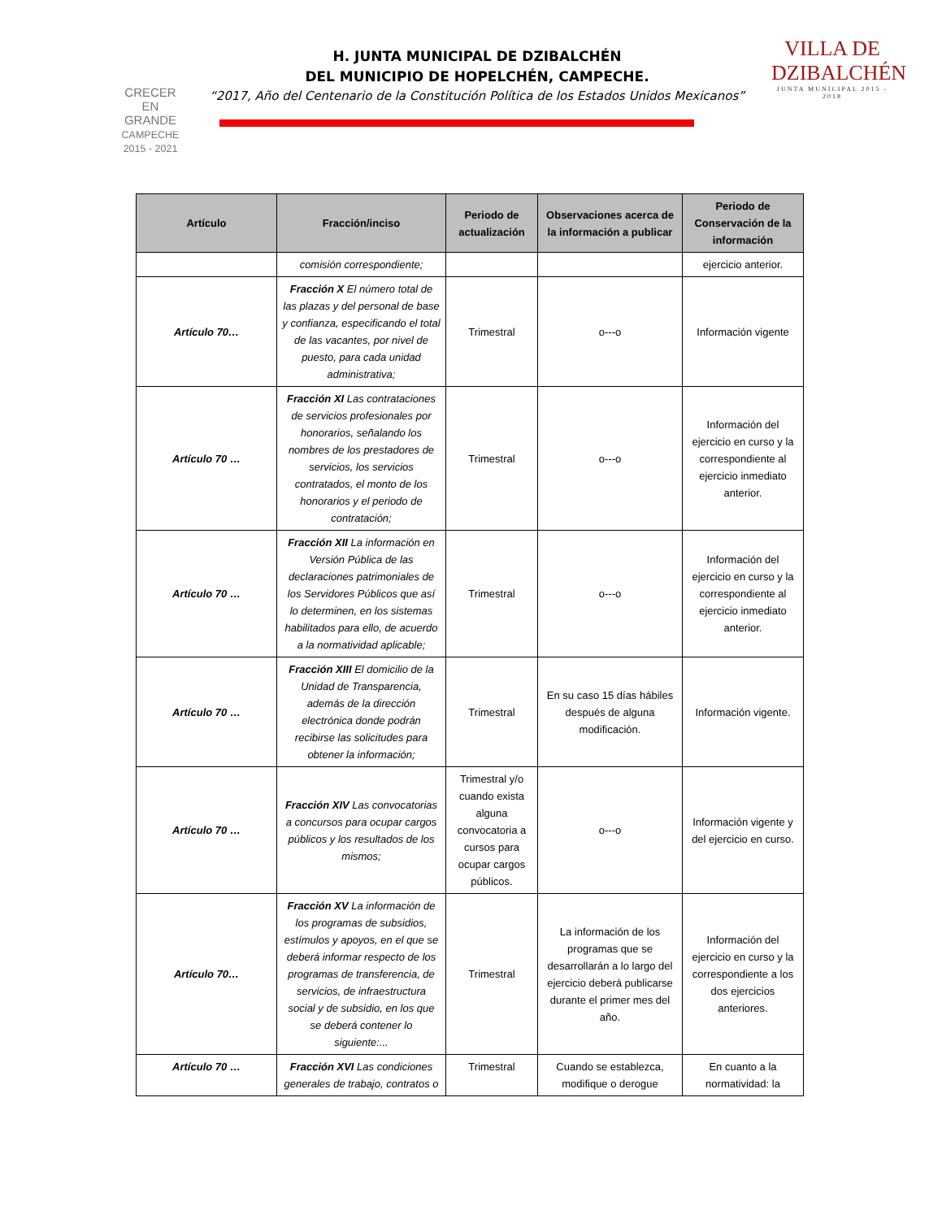CRECER
EN
GRANDE
CAMPECHE 2015 - 2021
H. JUNTA MUNICIPAL DE DZIBALCHÉN
DEL MUNICIPIO DE HOPELCHÉN, CAMPECHE.
“2017, Año del Centenario de la Constitución Política de los Estados Unidos Mexicanos”
VILLA DE DZIBALCHÉN
JUNTA MUNICIPAL 2015 - 2018
| Artículo | Fracción/inciso | Periodo de actualización | Observaciones acerca de la información a publicar | Periodo de Conservación de la información |
| --- | --- | --- | --- | --- |
| | comisión correspondiente; | | | ejercicio anterior. |
| Artículo 70… | Fracción X El número total de las plazas y del personal de base y confianza, especificando el total de las vacantes, por nivel de puesto, para cada unidad administrativa; | Trimestral | o---o | Información vigente |
| Artículo 70 … | Fracción XI Las contrataciones de servicios profesionales por honorarios, señalando los nombres de los prestadores de servicios, los servicios contratados, el monto de los honorarios y el periodo de contratación; | Trimestral | o---o | Información del ejercicio en curso y la correspondiente al ejercicio inmediato anterior. |
| Artículo 70 … | Fracción XII La información en Versión Pública de las declaraciones patrimoniales de los Servidores Públicos que así lo determinen, en los sistemas habilitados para ello, de acuerdo a la normatividad aplicable; | Trimestral | o---o | Información del ejercicio en curso y la correspondiente al ejercicio inmediato anterior. |
| Artículo 70 … | Fracción XIII El domicilio de la Unidad de Transparencia, además de la dirección electrónica donde podrán recibirse las solicitudes para obtener la información; | Trimestral | En su caso 15 días hábiles después de alguna modificación. | Información vigente. |
| Artículo 70 … | Fracción XIV Las convocatorias a concursos para ocupar cargos públicos y los resultados de los mismos; | Trimestral y/o cuando exista alguna convocatoria a cursos para ocupar cargos públicos. | o---o | Información vigente y del ejercicio en curso. |
| Artículo 70… | Fracción XV La información de los programas de subsidios, estímulos y apoyos, en el que se deberá informar respecto de los programas de transferencia, de servicios, de infraestructura social y de subsidio, en los que se deberá contener lo siguiente:... | Trimestral | La información de los programas que se desarrollarán a lo largo del ejercicio deberá publicarse durante el primer mes del año. | Información del ejercicio en curso y la correspondiente a los dos ejercicios anteriores. |
| Artículo 70 … | Fracción XVI Las condiciones generales de trabajo, contratos o | Trimestral | Cuando se establezca, modifique o derogue | En cuanto a la normatividad: la |